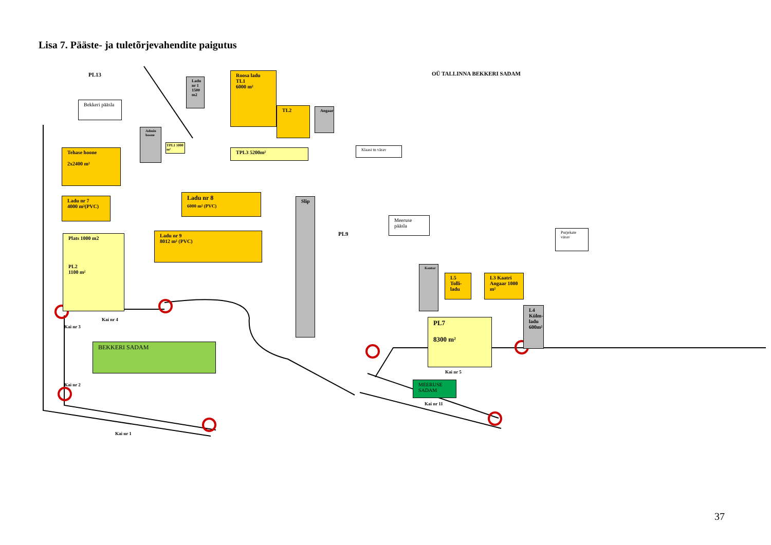Lisa 7. Pääste- ja tuletõrjevahendite paigutus
PL13
Bekkeri pääsla
Admin hoone
Ladu nr 1 1500 m2
Roosa ladu TL1
6000 m²
TL2 Angaar
TPL1 1000 m²
TPL3 5200m²
OÜ TALLINNA BEKKERI SADAM
Klaasi tn värav
Tehase hoone
2x2400 m²
Ladu nr 7
4000 m²(PVC)
Ladu nr 8
6000 m² (PVC)
Ladu nr 9
8012 m² (PVC)
Plats 1000 m2
PL2
1100 m²
Slip
PL9
Meeruse pääsla
Purjekate värav
Kontor
L5 Tolli-ladu
L3 Kaatri Angaar 1000 m²
L4 Külm-ladu 600m²
PL7
8300 m²
Kai nr 4
Kai nr 3
BEKKERI SADAM
Kai nr 5
MEERUSE SADAM
Kai nr 11
Kai nr 2
Kai nr 1
37